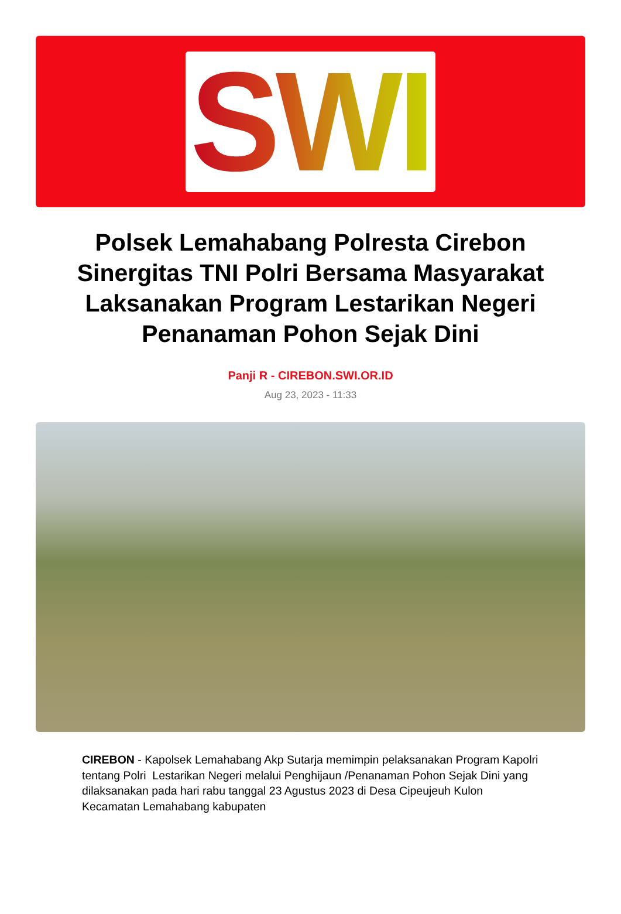SWI
Polsek Lemahabang Polresta Cirebon Sinergitas TNI Polri Bersama Masyarakat Laksanakan Program Lestarikan Negeri Penanaman Pohon Sejak Dini
Panji R - CIREBON.SWI.OR.ID
Aug 23, 2023 - 11:33
CIREBON - Kapolsek Lemahabang Akp Sutarja memimpin pelaksanakan Program Kapolri tentang Polri Lestarikan Negeri melalui Penghijaun /Penanaman Pohon Sejak Dini yang dilaksanakan pada hari rabu tanggal 23 Agustus 2023 di Desa Cipeujeuh Kulon Kecamatan Lemahabang kabupaten